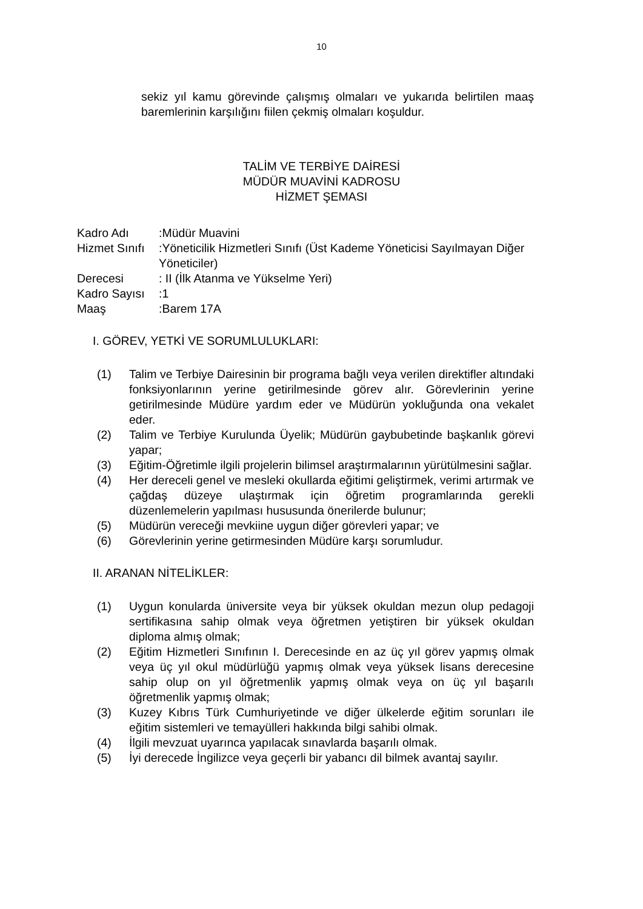10
sekiz yıl kamu görevinde çalışmış olmaları ve yukarıda belirtilen maaş baremlerinin karşılığını fiilen çekmiş olmaları koşuldur.
TALİM VE TERBİYE DAİRESİ
MÜDÜR MUAVİNİ KADROSU
HİZMET ŞEMASI
| Kadro Adı | :Müdür Muavini |
| Hizmet Sınıfı | :Yöneticilik Hizmetleri Sınıfı (Üst Kademe Yöneticisi Sayılmayan Diğer Yöneticiler) |
| Derecesi | : II (İlk Atanma ve Yükselme Yeri) |
| Kadro Sayısı | :1 |
| Maaş | :Barem 17A |
I. GÖREV, YETKİ VE SORUMLULUKLARI:
(1) Talim ve Terbiye Dairesinin bir programa bağlı veya verilen direktifler altındaki fonksiyonlarının yerine getirilmesinde görev alır. Görevlerinin yerine getirilmesinde Müdüre yardım eder ve Müdürün yokluğunda ona vekalet eder.
(2) Talim ve Terbiye Kurulunda Üyelik; Müdürün gaybubetinde başkanlık görevi yapar;
(3) Eğitim-Öğretimle ilgili projelerin bilimsel araştırmalarının yürütülmesini sağlar.
(4) Her dereceli genel ve mesleki okullarda eğitimi geliştirmek, verimi artırmak ve çağdaş düzeye ulaştırmak için öğretim programlarında gerekli düzenlemelerin yapılması hususunda önerilerde bulunur;
(5) Müdürün vereceği mevkiine uygun diğer görevleri yapar; ve
(6) Görevlerinin yerine getirmesinden Müdüre karşı sorumludur.
II. ARANAN NİTELİKLER:
(1) Uygun konularda üniversite veya bir yüksek okuldan mezun olup pedagoji sertifikasına sahip olmak veya öğretmen yetiştiren bir yüksek okuldan diploma almış olmak;
(2) Eğitim Hizmetleri Sınıfının I. Derecesinde en az üç yıl görev yapmış olmak veya üç yıl okul müdürlüğü yapmış olmak veya yüksek lisans derecesine sahip olup on yıl öğretmenlik yapmış olmak veya on üç yıl başarılı öğretmenlik yapmış olmak;
(3) Kuzey Kıbrıs Türk Cumhuriyetinde ve diğer ülkelerde eğitim sorunları ile eğitim sistemleri ve temayülleri hakkında bilgi sahibi olmak.
(4) İlgili mevzuat uyarınca yapılacak sınavlarda başarılı olmak.
(5) İyi derecede İngilizce veya geçerli bir yabancı dil bilmek avantaj sayılır.